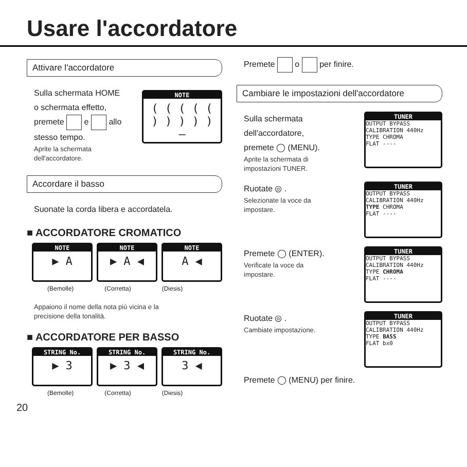Usare l'accordatore
Attivare l'accordatore
Sulla schermata HOME
o schermata effetto,
premete e allo
stesso tempo.
Aprite la schermata
dell'accordatore.
NOTE
( ( ( ( ( ) ) ) ) )
—
Accordare il basso
Suonate la corda libera e accordatela.
■ ACCORDATORE CROMATICO
NOTE
▶ A
NOTE
▶ A ◀
NOTE
A ◀
(Bemolle) (Corretta) (Diesis)
Appaiono il nome della nota più vicina e la
precisione della tonalità.
■ ACCORDATORE PER BASSO
STRING No.
▶ 3
STRING No.
▶ 3 ◀
STRING No.
3 ◀
(Bemolle) (Corretta) (Diesis)
20
Premete o per finire.
Cambiare le impostazioni dell'accordatore
Sulla schermata
dell'accordatore,
premete ◯ (MENU).
Aprite la schermata di
impostazioni TUNER.
TUNER
OUTPUT BYPASS
CALIBRATION 440Hz
TYPE CHROMA
FLAT ----
Ruotate ◎ .
Selezionate la voce da
impostare.
TUNER
OUTPUT BYPASS
CALIBRATION 440Hz
TYPE CHROMA
FLAT ----
Premete ◯ (ENTER).
Verificate la voce da
impostare.
TUNER
OUTPUT BYPASS
CALIBRATION 440Hz
TYPE CHROMA
FLAT ----
Ruotate ◎ .
Cambiate impostazione.
TUNER
OUTPUT BYPASS
CALIBRATION 440Hz
TYPE BASS
FLAT bx0
Premete ◯ (MENU) per finire.